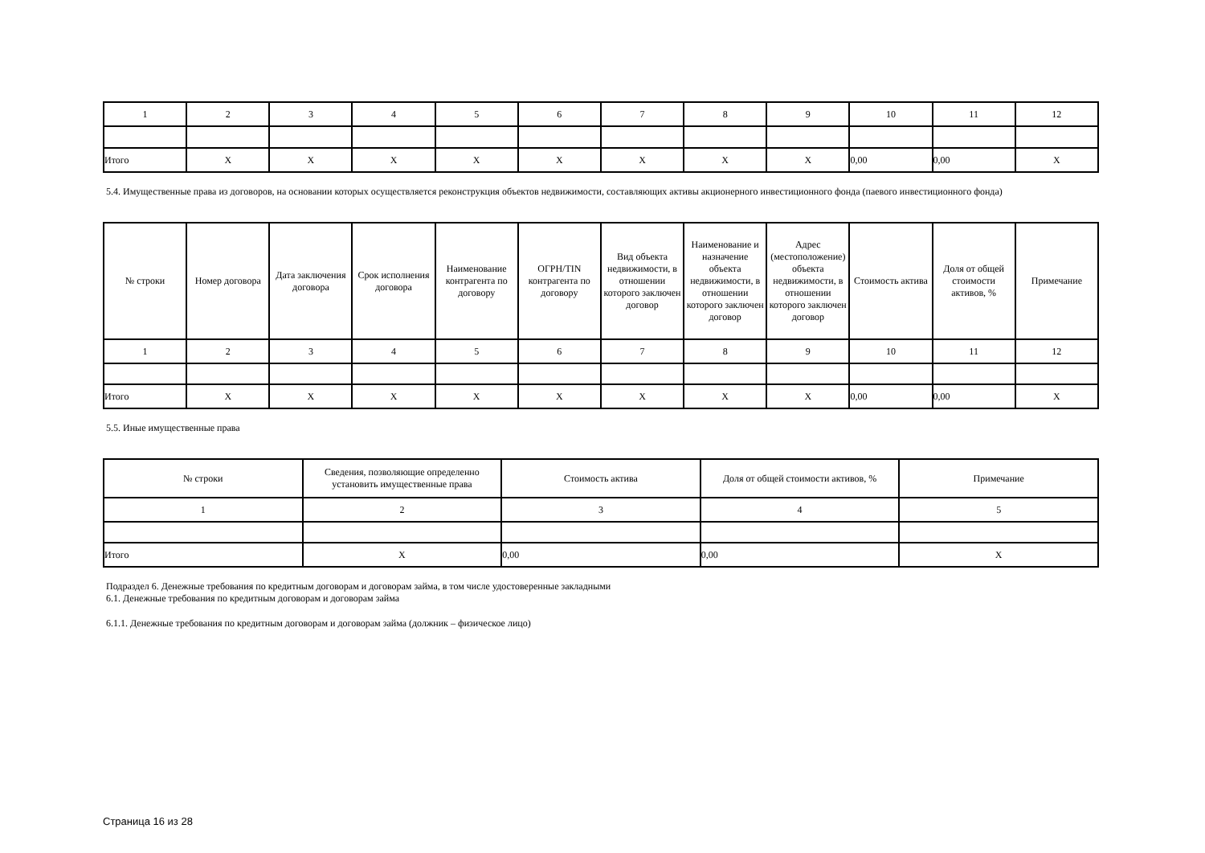| 1 | 2 | 3 | 4 | 5 | 6 | 7 | 8 | 9 | 10 | 11 | 12 |
| Итого | X | X | X | X | X | X | X | X | 0,00 | 0,00 | X |
5.4. Имущественные права из договоров, на основании которых осуществляется реконструкция объектов недвижимости, составляющих активы акционерного инвестиционного фонда (паевого инвестиционного фонда)
| № строки | Номер договора | Дата заключения договора | Срок исполнения договора | Наименование контрагента по договору | ОГРН/TIN контрагента по договору | Вид объекта недвижимости, в отношении которого заключен договор | Наименование и назначение объекта недвижимости, в отношении которого заключен договор | Адрес (местоположение) объекта недвижимости, в отношении которого заключен договор | Стоимость актива | Доля от общей стоимости активов, % | Примечание |
| --- | --- | --- | --- | --- | --- | --- | --- | --- | --- | --- | --- |
| 1 | 2 | 3 | 4 | 5 | 6 | 7 | 8 | 9 | 10 | 11 | 12 |
| Итого | X | X | X | X | X | X | X | X | 0,00 | 0,00 | X |
5.5. Иные имущественные права
| № строки | Сведения, позволяющие определенно установить имущественные права | Стоимость актива | Доля от общей стоимости активов, % | Примечание |
| --- | --- | --- | --- | --- |
| 1 | 2 | 3 | 4 | 5 |
| Итого | X | 0,00 | 0,00 | X |
Подраздел 6. Денежные требования по кредитным договорам и договорам займа, в том числе удостоверенные закладными
6.1. Денежные требования по кредитным договорам и договорам займа
6.1.1. Денежные требования по кредитным договорам и договорам займа (должник – физическое лицо)
Страница 16 из 28